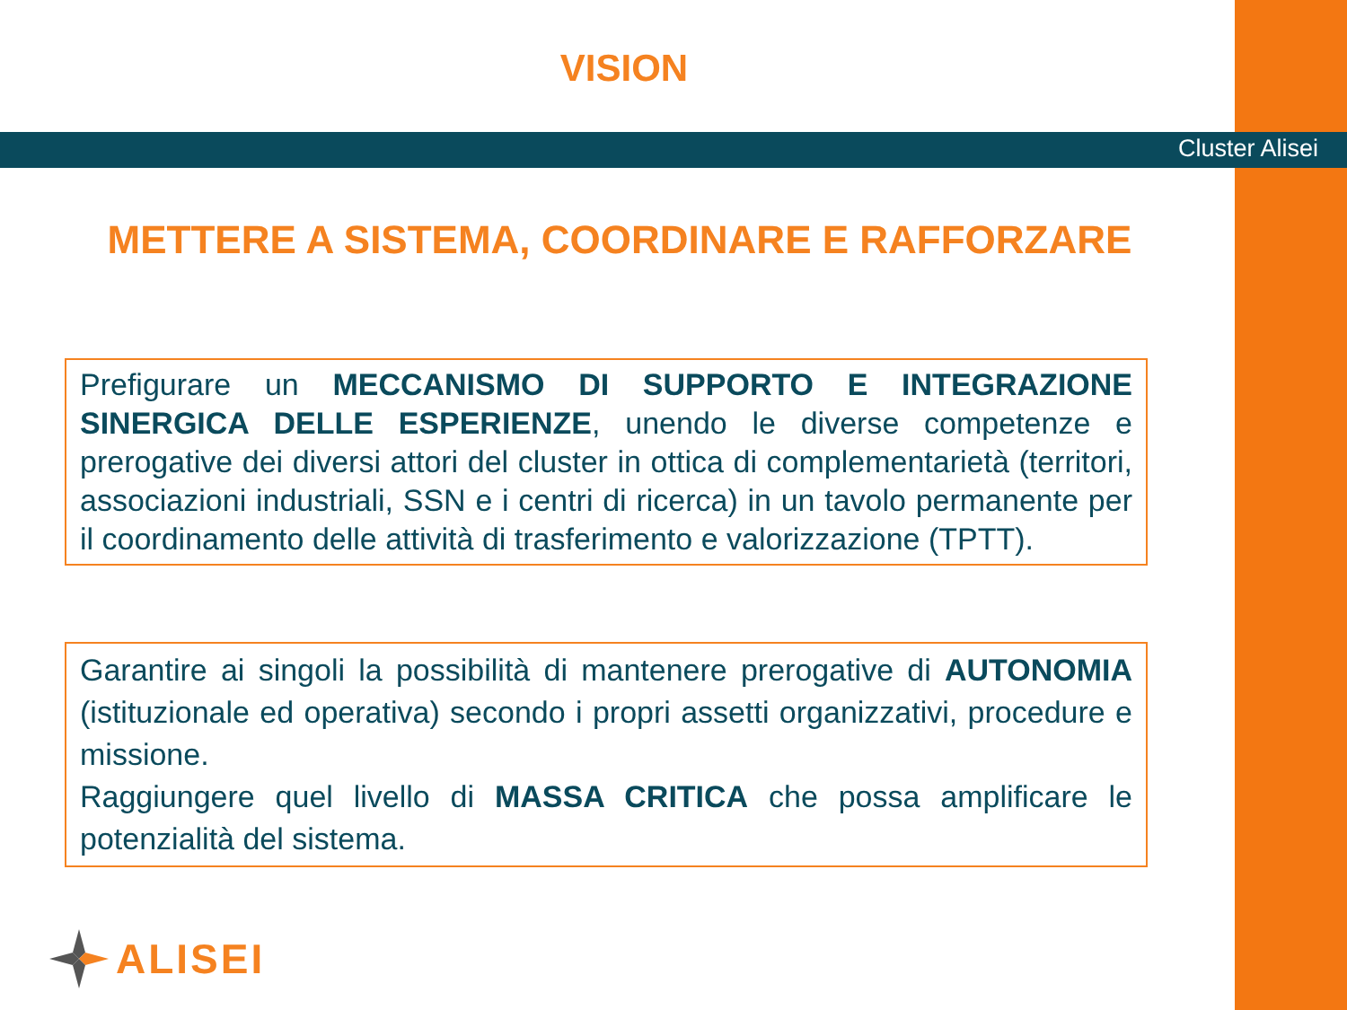VISION
Cluster Alisei
METTERE A SISTEMA, COORDINARE E RAFFORZARE
Prefigurare un MECCANISMO DI SUPPORTO E INTEGRAZIONE SINERGICA DELLE ESPERIENZE, unendo le diverse competenze e prerogative dei diversi attori del cluster in ottica di complementarietà (territori, associazioni industriali, SSN e i centri di ricerca) in un tavolo permanente per il coordinamento delle attività di trasferimento e valorizzazione (TPTT).
Garantire ai singoli la possibilità di mantenere prerogative di AUTONOMIA (istituzionale ed operativa) secondo i propri assetti organizzativi, procedure e missione.
Raggiungere quel livello di MASSA CRITICA che possa amplificare le potenzialità del sistema.
ALISEI